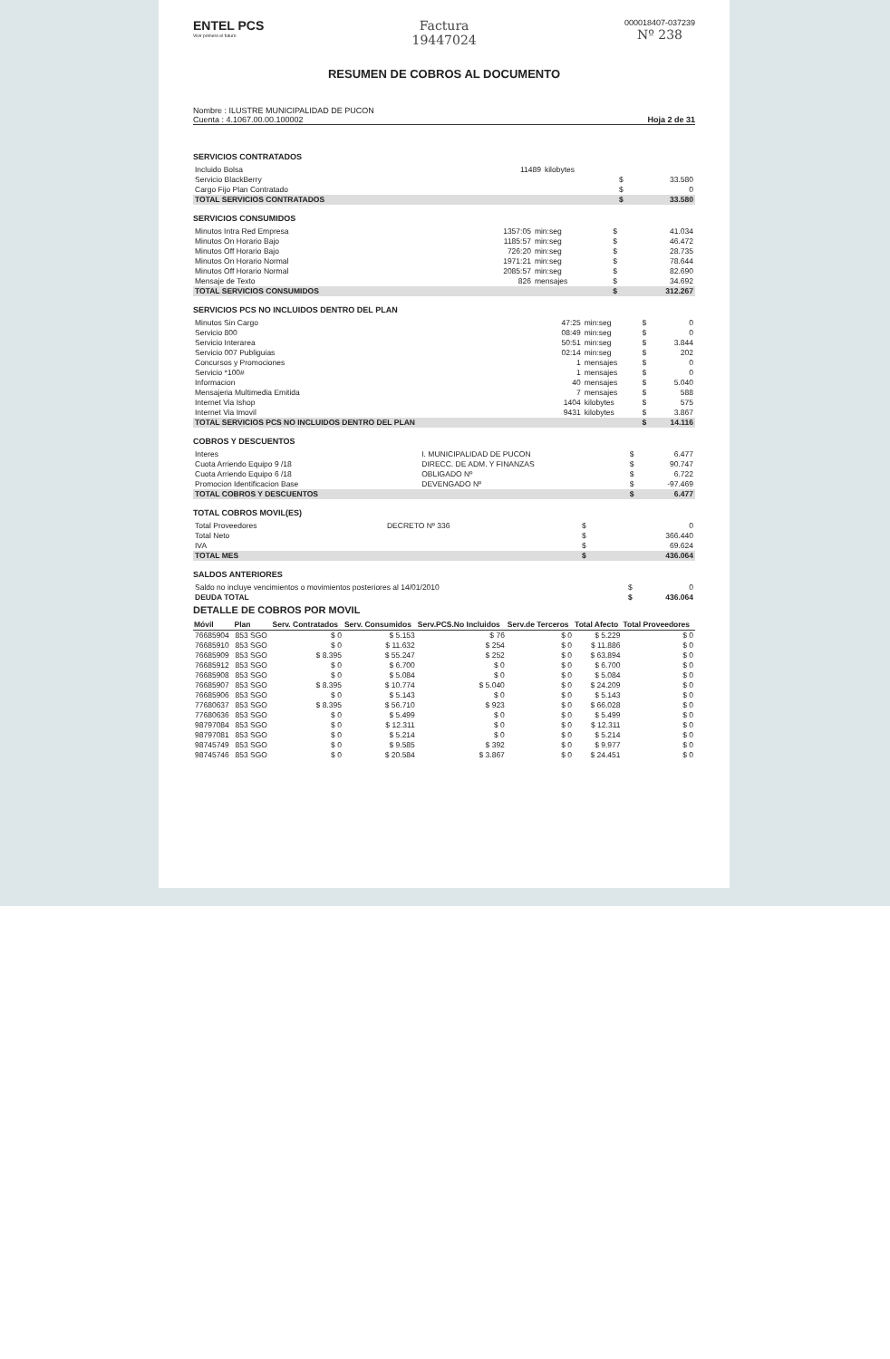ENTEL PCS
Vivir primero el futuro
Factura
19447024
000018407-037239
Nº 238
RESUMEN DE COBROS AL DOCUMENTO
Nombre : ILUSTRE MUNICIPALIDAD DE PUCON
Cuenta : 4.1067.00.00.100002 Hoja 2 de 31
SERVICIOS CONTRATADOS
| Incluido Bolsa | 11489 | kilobytes | | |
| Servicio BlackBerry | | | $ | 33.580 |
| Cargo Fijo Plan Contratado | | | $ | 0 |
| TOTAL SERVICIOS CONTRATADOS | | | $ | 33.580 |
SERVICIOS CONSUMIDOS
| Minutos Intra Red Empresa | 1357:05 | min:seg | $ | 41.034 |
| Minutos On Horario Bajo | 1185:57 | min:seg | $ | 46.472 |
| Minutos Off Horario Bajo | 726:20 | min:seg | $ | 28.735 |
| Minutos On Horario Normal | 1971:21 | min:seg | $ | 78.644 |
| Minutos Off Horario Normal | 2085:57 | min:seg | $ | 82.690 |
| Mensaje de Texto | 826 | mensajes | $ | 34.692 |
| TOTAL SERVICIOS CONSUMIDOS | | | $ | 312.267 |
SERVICIOS PCS NO INCLUIDOS DENTRO DEL PLAN
| Minutos Sin Cargo | 47:25 | min:seg | $ | 0 |
| Servicio 800 | 08:49 | min:seg | $ | 0 |
| Servicio Interarea | 50:51 | min:seg | $ | 3.844 |
| Servicio 007 Publiguias | 02:14 | min:seg | $ | 202 |
| Concursos y Promociones | 1 | mensajes | $ | 0 |
| Servicio *100# | 1 | mensajes | $ | 0 |
| Informacion | 40 | mensajes | $ | 5.040 |
| Mensajeria Multimedia Emitida | 7 | mensajes | $ | 588 |
| Internet Via Ishop | 1404 | kilobytes | $ | 575 |
| Internet Via Imovil | 9431 | kilobytes | $ | 3.867 |
| TOTAL SERVICIOS PCS NO INCLUIDOS DENTRO DEL PLAN | | | $ | 14.116 |
COBROS Y DESCUENTOS
| Interes | I. MUNICIPALIDAD DE PUCON | $ | 6.477 |
| Cuota Arriendo Equipo 9 /18 | DIRECC. DE ADM. Y FINANZAS | $ | 90.747 |
| Cuota Arriendo Equipo 6 /18 | OBLIGADO Nº | $ | 6.722 |
| Promocion Identificacion Base | DEVENGADO Nº | $ | -97.469 |
| TOTAL COBROS Y DESCUENTOS | | $ | 6.477 |
TOTAL COBROS MOVIL(ES)
| Total Proveedores | DECRETO Nº 336 | $ | 0 |
| Total Neto | | $ | 366.440 |
| IVA | | $ | 69.624 |
| TOTAL MES | | $ | 436.064 |
SALDOS ANTERIORES
| Saldo no incluye vencimientos o movimientos posteriores al 14/01/2010 | $ | 0 |
| DEUDA TOTAL | $ | 436.064 |
DETALLE DE COBROS POR MOVIL
| Móvil | Plan | Serv. Contratados | Serv. Consumidos | Serv.PCS.No Incluidos | Serv.de Terceros | Total Afecto | Total Proveedores |
| --- | --- | --- | --- | --- | --- | --- | --- |
| 76685904 | 853 SGO | $ 0 | $ 5.153 | $ 76 | $ 0 | $ 5.229 | $ 0 |
| 76685910 | 853 SGO | $ 0 | $ 11.632 | $ 254 | $ 0 | $ 11.886 | $ 0 |
| 76685909 | 853 SGO | $ 8.395 | $ 55.247 | $ 252 | $ 0 | $ 63.894 | $ 0 |
| 76685912 | 853 SGO | $ 0 | $ 6.700 | $ 0 | $ 0 | $ 6.700 | $ 0 |
| 76685908 | 853 SGO | $ 0 | $ 5.084 | $ 0 | $ 0 | $ 5.084 | $ 0 |
| 76685907 | 853 SGO | $ 8.395 | $ 10.774 | $ 5.040 | $ 0 | $ 24.209 | $ 0 |
| 76685906 | 853 SGO | $ 0 | $ 5.143 | $ 0 | $ 0 | $ 5.143 | $ 0 |
| 77680637 | 853 SGO | $ 8.395 | $ 56.710 | $ 923 | $ 0 | $ 66.028 | $ 0 |
| 77680636 | 853 SGO | $ 0 | $ 5.499 | $ 0 | $ 0 | $ 5.499 | $ 0 |
| 98797084 | 853 SGO | $ 0 | $ 12.311 | $ 0 | $ 0 | $ 12.311 | $ 0 |
| 98797081 | 853 SGO | $ 0 | $ 5.214 | $ 0 | $ 0 | $ 5.214 | $ 0 |
| 98745749 | 853 SGO | $ 0 | $ 9.585 | $ 392 | $ 0 | $ 9.977 | $ 0 |
| 98745746 | 853 SGO | $ 0 | $ 20.584 | $ 3.867 | $ 0 | $ 24.451 | $ 0 |